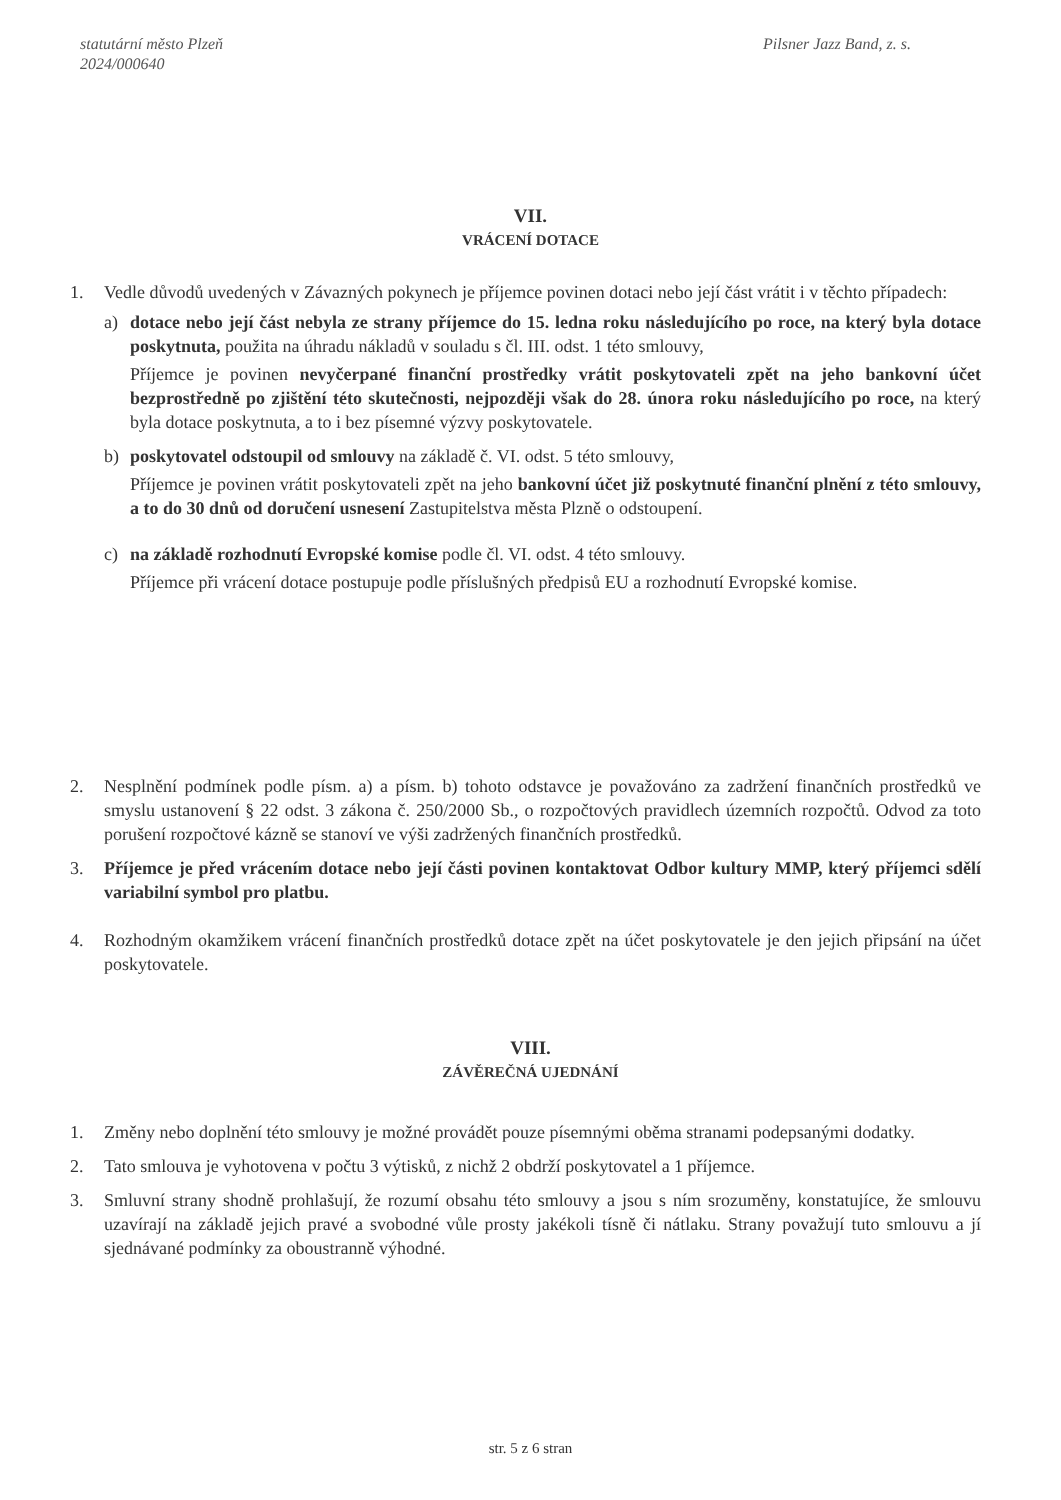statutární město Plzeň
2024/000640
Pilsner Jazz Band, z. s.
VII.
VRÁCENÍ DOTACE
1. Vedle důvodů uvedených v Závazných pokynech je příjemce povinen dotaci nebo její část vrátit i v těchto případech:
a) dotace nebo její část nebyla ze strany příjemce do 15. ledna roku následujícího po roce, na který byla dotace poskytnuta, použita na úhradu nákladů v souladu s čl. III. odst. 1 této smlouvy,
Příjemce je povinen nevyčerpané finanční prostředky vrátit poskytovateli zpět na jeho bankovní účet bezprostředně po zjištění této skutečnosti, nejpozději však do 28. února roku následujícího po roce, na který byla dotace poskytnuta, a to i bez písemné výzvy poskytovatele.
b) poskytovatel odstoupil od smlouvy na základě č. VI. odst. 5 této smlouvy,
Příjemce je povinen vrátit poskytovateli zpět na jeho bankovní účet již poskytnuté finanční plnění z této smlouvy, a to do 30 dnů od doručení usnesení Zastupitelstva města Plzně o odstoupení.
c) na základě rozhodnutí Evropské komise podle čl. VI. odst. 4 této smlouvy.
Příjemce při vrácení dotace postupuje podle příslušných předpisů EU a rozhodnutí Evropské komise.
2. Nesplnění podmínek podle písm. a) a písm. b) tohoto odstavce je považováno za zadržení finančních prostředků ve smyslu ustanovení § 22 odst. 3 zákona č. 250/2000 Sb., o rozpočtových pravidlech územních rozpočtů. Odvod za toto porušení rozpočtové kázně se stanoví ve výši zadržených finančních prostředků.
3. Příjemce je před vrácením dotace nebo její části povinen kontaktovat Odbor kultury MMP, který příjemci sdělí variabilní symbol pro platbu.
4. Rozhodným okamžikem vrácení finančních prostředků dotace zpět na účet poskytovatele je den jejich připsání na účet poskytovatele.
VIII.
ZÁVĚREČNÁ UJEDNÁNÍ
1. Změny nebo doplnění této smlouvy je možné provádět pouze písemnými oběma stranami podepsanými dodatky.
2. Tato smlouva je vyhotovena v počtu 3 výtisků, z nichž 2 obdrží poskytovatel a 1 příjemce.
3. Smluvní strany shodně prohlašují, že rozumí obsahu této smlouvy a jsou s ním srozuměny, konstatujíce, že smlouvu uzavírají na základě jejich pravé a svobodné vůle prosty jakékoli tísně či nátlaku. Strany považují tuto smlouvu a jí sjednávané podmínky za oboustranně výhodné.
str. 5 z 6 stran